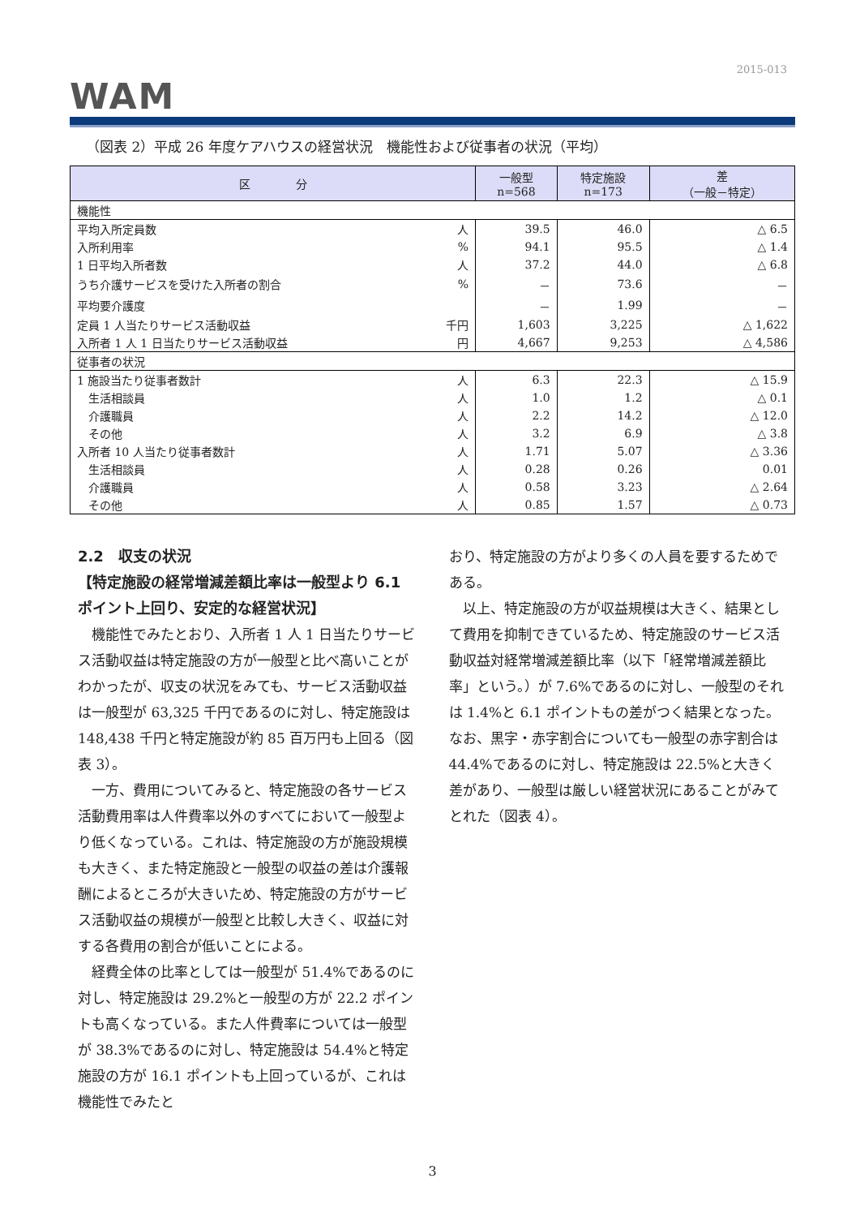2015-013
WAM
（図表 2）平成 26 年度ケアハウスの経営状況　機能性および従事者の状況（平均）
| 区 分 | | 一般型 n=568 | 特定施設 n=173 | 差 （一般－特定） |
| --- | --- | --- | --- | --- |
| 機能性 | | | | |
| 平均入所定員数 | 人 | 39.5 | 46.0 | △ 6.5 |
| 入所利用率 | % | 94.1 | 95.5 | △ 1.4 |
| 1 日平均入所者数 | 人 | 37.2 | 44.0 | △ 6.8 |
| うち介護サービスを受けた入所者の割合 | % | － | 73.6 | － |
| 平均要介護度 | | － | 1.99 | － |
| 定員 1 人当たりサービス活動収益 | 千円 | 1,603 | 3,225 | △ 1,622 |
| 入所者 1 人 1 日当たりサービス活動収益 | 円 | 4,667 | 9,253 | △ 4,586 |
| 従事者の状況 | | | | |
| 1 施設当たり従事者数計 | 人 | 6.3 | 22.3 | △ 15.9 |
| 生活相談員 | 人 | 1.0 | 1.2 | △ 0.1 |
| 介護職員 | 人 | 2.2 | 14.2 | △ 12.0 |
| その他 | 人 | 3.2 | 6.9 | △ 3.8 |
| 入所者 10 人当たり従事者数計 | 人 | 1.71 | 5.07 | △ 3.36 |
| 生活相談員 | 人 | 0.28 | 0.26 | 0.01 |
| 介護職員 | 人 | 0.58 | 3.23 | △ 2.64 |
| その他 | 人 | 0.85 | 1.57 | △ 0.73 |
2.2　収支の状況
【特定施設の経常増減差額比率は一般型より 6.1 ポイント上回り、安定的な経営状況】
機能性でみたとおり、入所者 1 人 1 日当たりサービス活動収益は特定施設の方が一般型と比べ高いことがわかったが、収支の状況をみても、サービス活動収益は一般型が 63,325 千円であるのに対し、特定施設は 148,438 千円と特定施設が約 85 百万円も上回る（図表 3）。
一方、費用についてみると、特定施設の各サービス活動費用率は人件費率以外のすべてにおいて一般型より低くなっている。これは、特定施設の方が施設規模も大きく、また特定施設と一般型の収益の差は介護報酬によるところが大きいため、特定施設の方がサービス活動収益の規模が一般型と比較し大きく、収益に対する各費用の割合が低いことによる。
経費全体の比率としては一般型が 51.4%であるのに対し、特定施設は 29.2%と一般型の方が 22.2 ポイントも高くなっている。また人件費率については一般型が 38.3%であるのに対し、特定施設は 54.4%と特定施設の方が 16.1 ポイントも上回っているが、これは機能性でみたと
おり、特定施設の方がより多くの人員を要するためである。
以上、特定施設の方が収益規模は大きく、結果として費用を抑制できているため、特定施設のサービス活動収益対経常増減差額比率（以下「経常増減差額比率」という。）が 7.6%であるのに対し、一般型のそれは 1.4%と 6.1 ポイントもの差がつく結果となった。なお、黒字・赤字割合についても一般型の赤字割合は 44.4%であるのに対し、特定施設は 22.5%と大きく差があり、一般型は厳しい経営状況にあることがみてとれた（図表 4）。
3